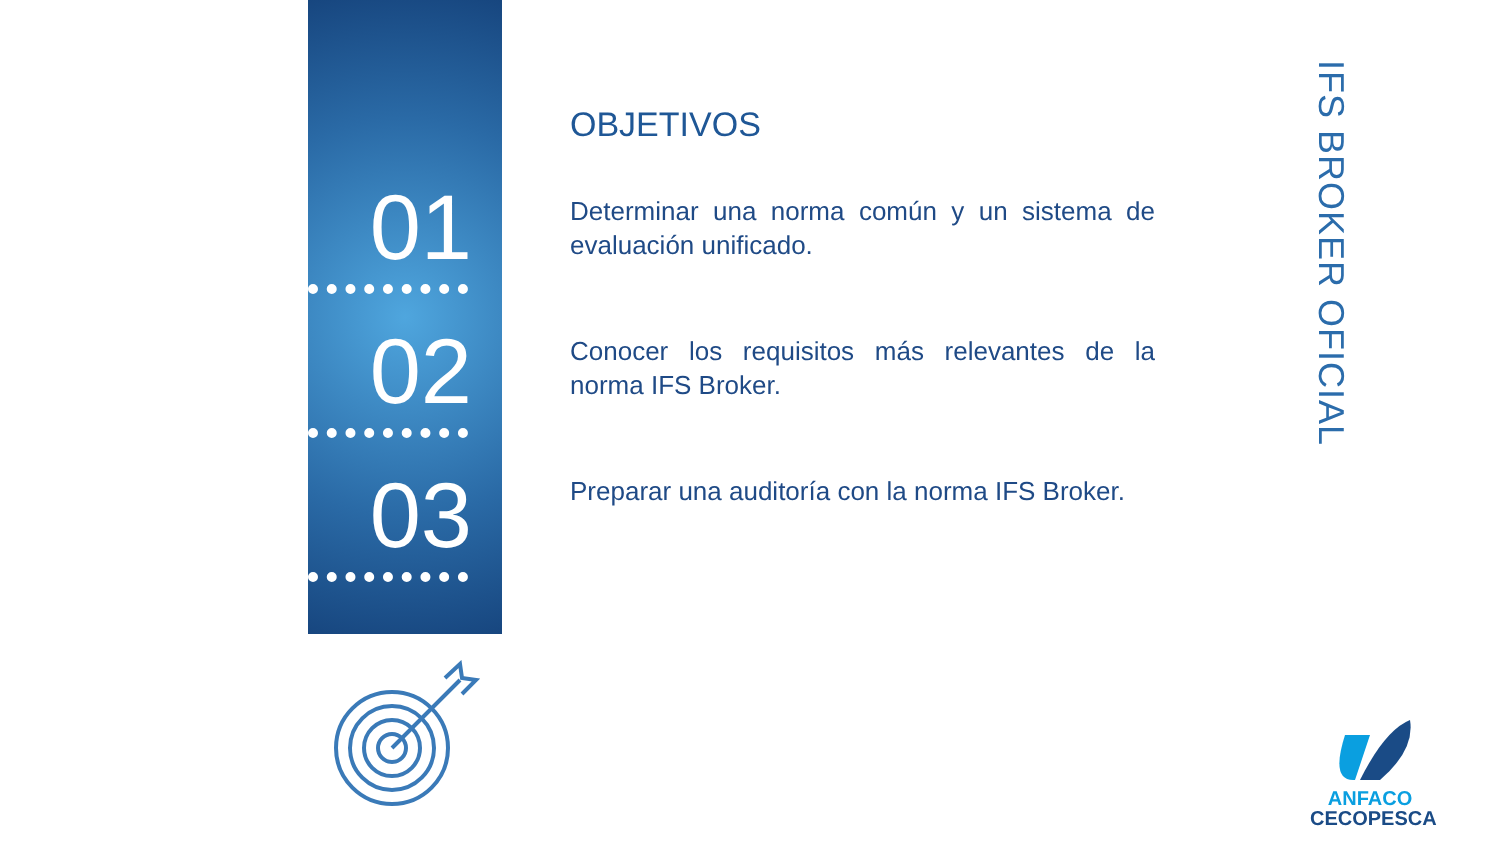01
02
03
OBJETIVOS
Determinar una norma común y un sistema de evaluación unificado.
Conocer los requisitos más relevantes de la norma IFS Broker.
Preparar una auditoría con la norma IFS Broker.
IFS BROKER OFICIAL
ANFACO
CECOPESCA